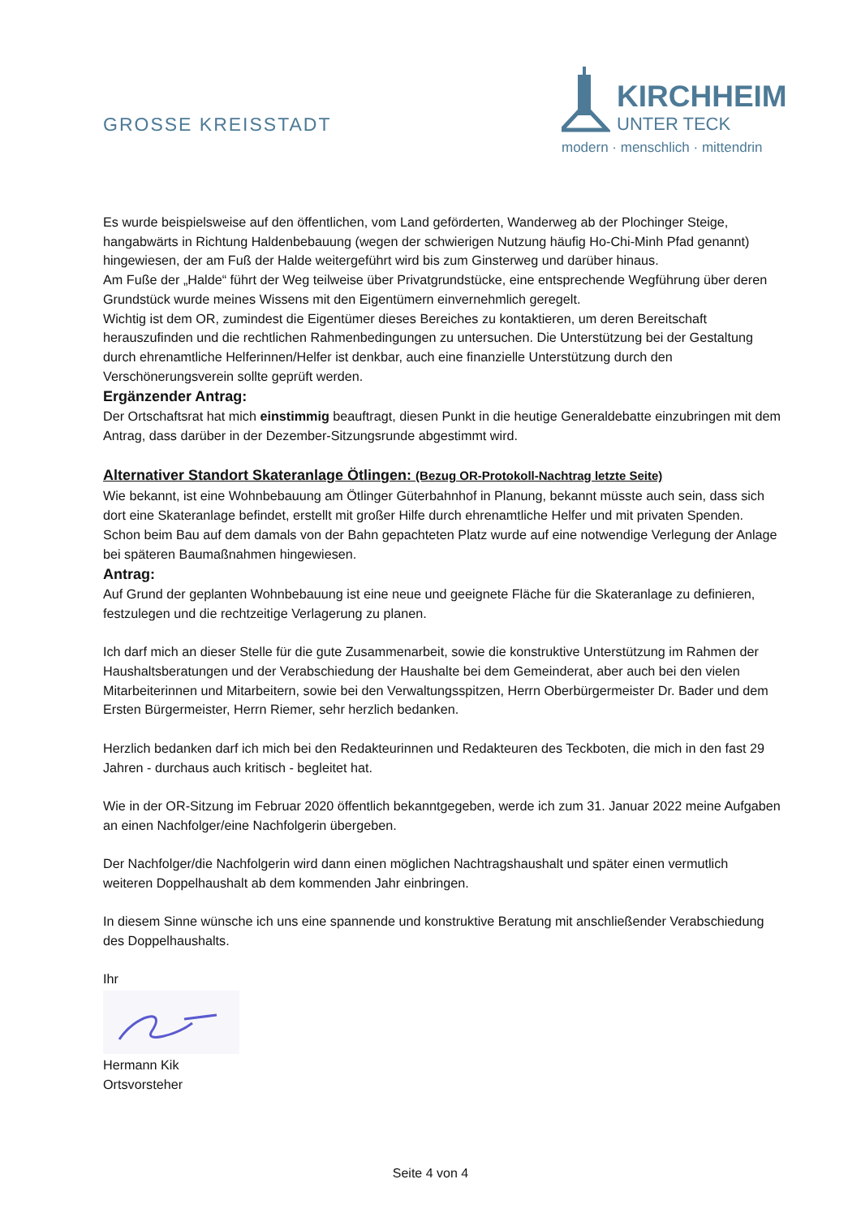GROSSE KREISSTADT
KIRCHHEIM
UNTER TECK
modern · menschlich · mittendrin
Es wurde beispielsweise auf den öffentlichen, vom Land geförderten, Wanderweg ab der Plochinger Steige, hangabwärts in Richtung Haldenbebauung (wegen der schwierigen Nutzung häufig Ho-Chi-Minh Pfad genannt) hingewiesen, der am Fuß der Halde weitergeführt wird bis zum Ginsterweg und darüber hinaus.
Am Fuße der „Halde“ führt der Weg teilweise über Privatgrundstücke, eine entsprechende Wegführung über deren Grundstück wurde meines Wissens mit den Eigentümern einvernehmlich geregelt.
Wichtig ist dem OR, zumindest die Eigentümer dieses Bereiches zu kontaktieren, um deren Bereitschaft herauszufinden und die rechtlichen Rahmenbedingungen zu untersuchen. Die Unterstützung bei der Gestaltung durch ehrenamtliche Helferinnen/Helfer ist denkbar, auch eine finanzielle Unterstützung durch den Verschönerungsverein sollte geprüft werden.
Ergänzender Antrag:
Der Ortschaftsrat hat mich einstimmig beauftragt, diesen Punkt in die heutige Generaldebatte einzubringen mit dem Antrag, dass darüber in der Dezember-Sitzungsrunde abgestimmt wird.
Alternativer Standort Skateranlage Ötlingen: (Bezug OR-Protokoll-Nachtrag letzte Seite)
Wie bekannt, ist eine Wohnbebauung am Ötlinger Güterbahnhof in Planung, bekannt müsste auch sein, dass sich dort eine Skateranlage befindet, erstellt mit großer Hilfe durch ehrenamtliche Helfer und mit privaten Spenden. Schon beim Bau auf dem damals von der Bahn gepachteten Platz wurde auf eine notwendige Verlegung der Anlage bei späteren Baumaßnahmen hingewiesen.
Antrag:
Auf Grund der geplanten Wohnbebauung ist eine neue und geeignete Fläche für die Skateranlage zu definieren, festzulegen und die rechtzeitige Verlagerung zu planen.
Ich darf mich an dieser Stelle für die gute Zusammenarbeit, sowie die konstruktive Unterstützung im Rahmen der Haushaltsberatungen und der Verabschiedung der Haushalte bei dem Gemeinderat, aber auch bei den vielen Mitarbeiterinnen und Mitarbeitern, sowie bei den Verwaltungsspitzen, Herrn Oberbürgermeister Dr. Bader und dem Ersten Bürgermeister, Herrn Riemer, sehr herzlich bedanken.
Herzlich bedanken darf ich mich bei den Redakteurinnen und Redakteuren des Teckboten, die mich in den fast 29 Jahren - durchaus auch kritisch - begleitet hat.
Wie in der OR-Sitzung im Februar 2020 öffentlich bekanntgegeben, werde ich zum 31. Januar 2022 meine Aufgaben an einen Nachfolger/eine Nachfolgerin übergeben.
Der Nachfolger/die Nachfolgerin wird dann einen möglichen Nachtragshaushalt und später einen vermutlich weiteren Doppelhaushalt ab dem kommenden Jahr einbringen.
In diesem Sinne wünsche ich uns eine spannende und konstruktive Beratung mit anschließender Verabschiedung des Doppelhaushalts.
Ihr
Hermann Kik
Ortsvorsteher
Seite 4 von 4